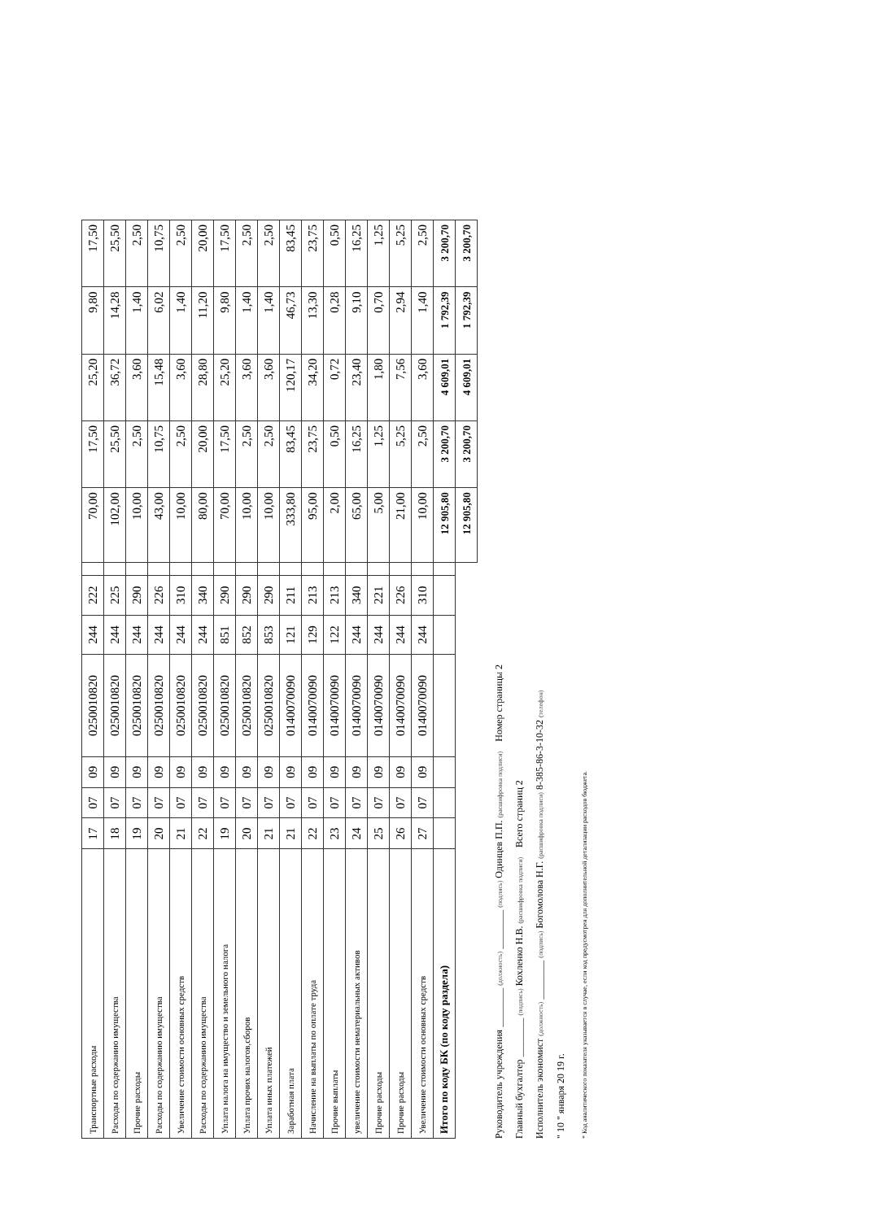| Транспортные расходы | 17 | 07 | 09 | 0250010820 | 244 | 222 | | 70,00 | 17,50 | 25,20 | 9,80 | 17,50 |
| Расходы по содержанию имущества | 18 | 07 | 09 | 0250010820 | 244 | 225 | | 102,00 | 25,50 | 36,72 | 14,28 | 25,50 |
| Прочие расходы | 19 | 07 | 09 | 0250010820 | 244 | 290 | | 10,00 | 2,50 | 3,60 | 1,40 | 2,50 |
| Расходы по содержанию имущества | 20 | 07 | 09 | 0250010820 | 244 | 226 | | 43,00 | 10,75 | 15,48 | 6,02 | 10,75 |
| Увеличение стоимости основных средств | 21 | 07 | 09 | 0250010820 | 244 | 310 | | 10,00 | 2,50 | 3,60 | 1,40 | 2,50 |
| Расходы по содержанию имущества | 22 | 07 | 09 | 0250010820 | 244 | 340 | | 80,00 | 20,00 | 28,80 | 11,20 | 20,00 |
| Уплата налога на имущество и земельного налога | 19 | 07 | 09 | 0250010820 | 851 | 290 | | 70,00 | 17,50 | 25,20 | 9,80 | 17,50 |
| Уплата прочих налогов,сборов | 20 | 07 | 09 | 0250010820 | 852 | 290 | | 10,00 | 2,50 | 3,60 | 1,40 | 2,50 |
| Уплата иных платежей | 21 | 07 | 09 | 0250010820 | 853 | 290 | | 10,00 | 2,50 | 3,60 | 1,40 | 2,50 |
| Заработная плата | 21 | 07 | 09 | 0140070090 | 121 | 211 | | 333,80 | 83,45 | 120,17 | 46,73 | 83,45 |
| Начисление на выплаты по оплате труда | 22 | 07 | 09 | 0140070090 | 129 | 213 | | 95,00 | 23,75 | 34,20 | 13,30 | 23,75 |
| Прочие выплаты | 23 | 07 | 09 | 0140070090 | 122 | 213 | | 2,00 | 0,50 | 0,72 | 0,28 | 0,50 |
| увеличение стоимости нематериальных активов | 24 | 07 | 09 | 0140070090 | 244 | 340 | | 65,00 | 16,25 | 23,40 | 9,10 | 16,25 |
| Прочие расходы | 25 | 07 | 09 | 0140070090 | 244 | 221 | | 5,00 | 1,25 | 1,80 | 0,70 | 1,25 |
| Прочие расходы | 26 | 07 | 09 | 0140070090 | 244 | 226 | | 21,00 | 5,25 | 7,56 | 2,94 | 5,25 |
| Увеличение стоимости основных средств | 27 | 07 | 09 | 0140070090 | 244 | 310 | | 10,00 | 2,50 | 3,60 | 1,40 | 2,50 |
| Итого по коду БК (по коду раздела) | | | | | | | | 12 905,80 | 3 200,70 | 4 609,01 | 1 792,39 | 3 200,70 |
| | | | | | | | | 12 905,80 | 3 200,70 | 4 609,01 | 1 792,39 | 3 200,70 |
Руководитель учреждения ________ (должность) ________ (подпись) Одинцев П.П. (расшифровка подписи) Номер страницы 2
Главный бухгалтер ________ (подпись) Кохленко Н.В. (расшифровка подписи) Всего страниц 2
Исполнитель экономист (должность) ________ (подпись) Богомолова Н.Г. (расшифровка подписи) 8-385-86-3-10-32 (телефон)
" 10 " января 20 19 г.
* Код аналитического показателя указывается в случае, если код предусмотрен для дополнительной детализации расходов бюджета.